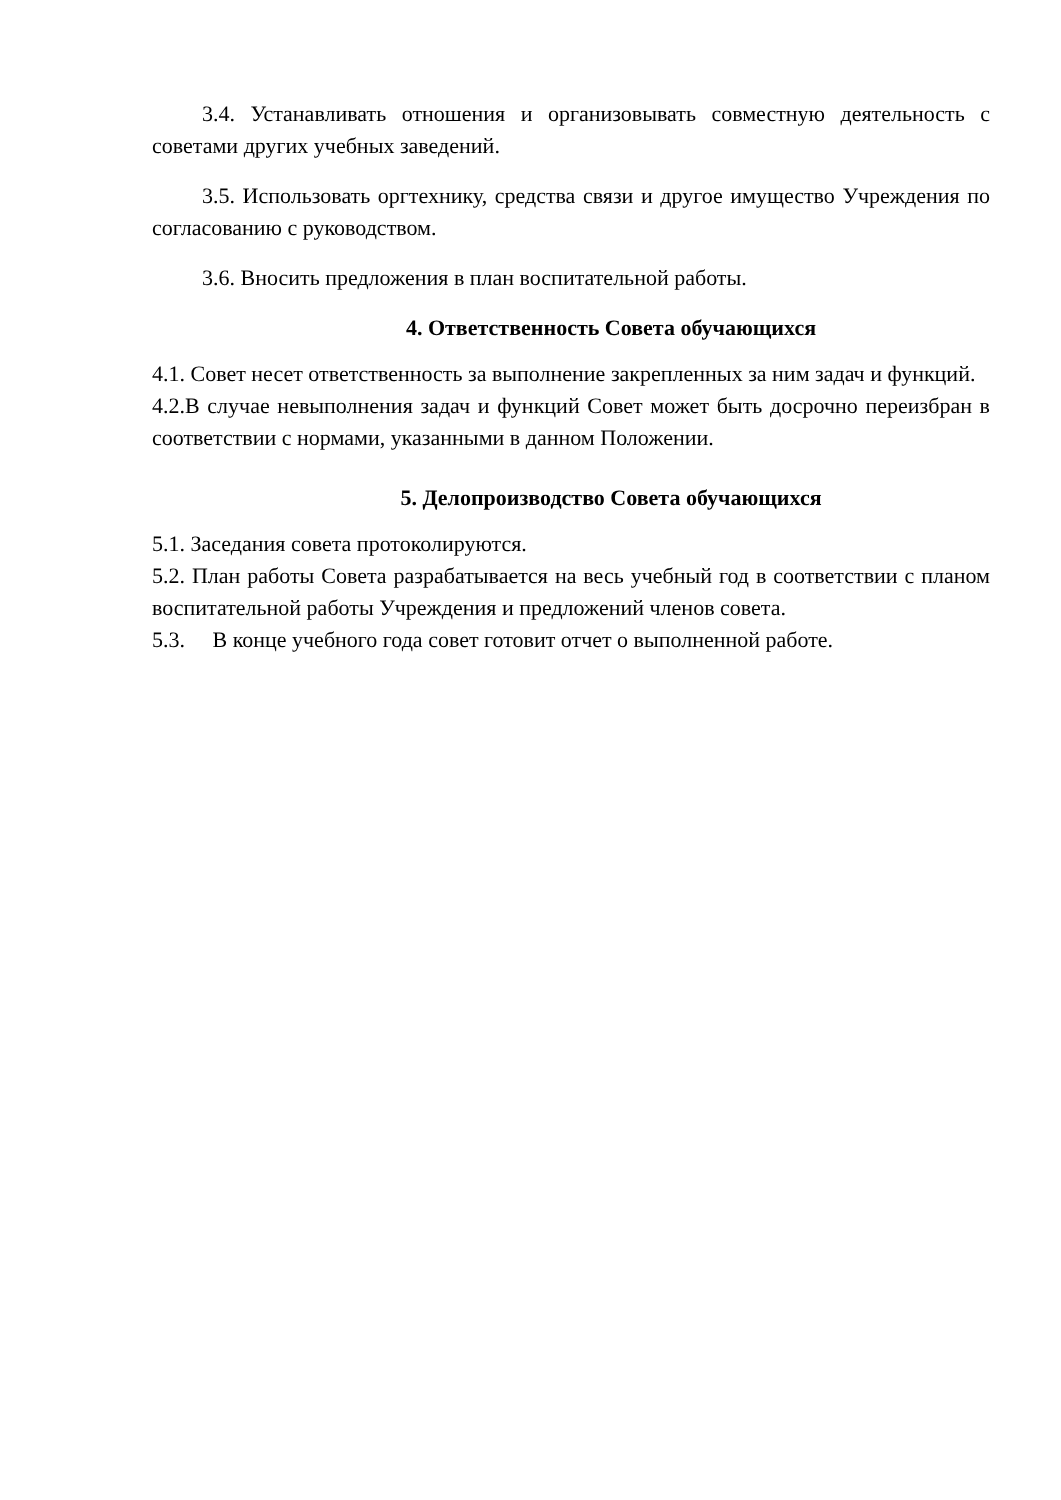3.4. Устанавливать отношения и организовывать совместную деятельность с советами других учебных заведений.
3.5. Использовать оргтехнику, средства связи и другое имущество Учреждения по согласованию с руководством.
3.6. Вносить предложения в план воспитательной работы.
4. Ответственность Совета обучающихся
4.1. Совет несет ответственность за выполнение закрепленных за ним задач и функций.
4.2.В случае невыполнения задач и функций Совет может быть досрочно переизбран в соответствии с нормами, указанными в данном Положении.
5. Делопроизводство Совета обучающихся
5.1. Заседания совета протоколируются.
5.2. План работы Совета разрабатывается на весь учебный год в соответствии с планом воспитательной работы Учреждения и предложений членов совета.
5.3. В конце учебного года совет готовит отчет о выполненной работе.